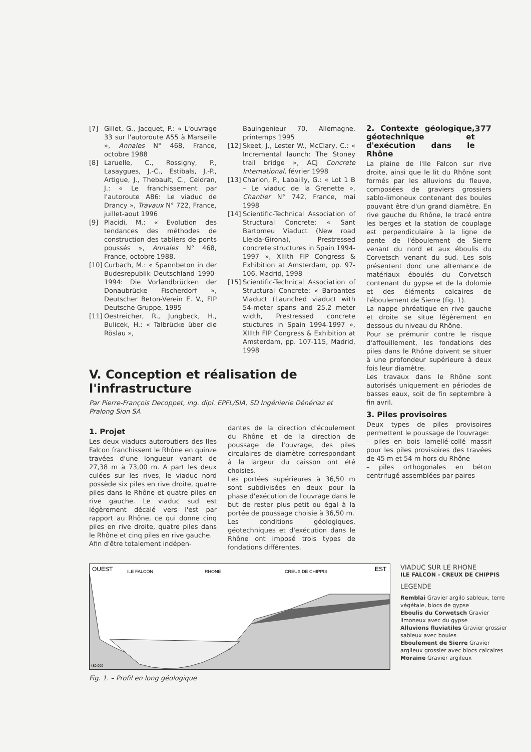[7] Gillet, G., Jacquet, P.: « L'ouvrage 33 sur l'autoroute A55 à Marseille », Annales N° 468, France, octobre 1988
[8] Laruelle, C., Rossigny, P., Lasaygues, J.-C., Estibals, J.-P., Artigue, J., Thebault, C., Celdran, J.: « Le franchissement par l'autoroute A86: Le viaduc de Drancy », Travaux N° 722, France, juillet-aout 1996
[9] Placidi, M.: « Evolution des tendances des méthodes de construction des tabliers de ponts poussés », Annales N° 468, France, octobre 1988.
[10] Curbach, M.: « Spannbeton in der Budesrepublik Deutschland 1990-1994: Die Vorlandbrücken der Donaubrücke Fischerdorf », Deutscher Beton-Verein E. V., FIP Deutsche Gruppe, 1995
[11] Oestreicher, R., Jungbeck, H., Bulicek, H.: « Talbrücke über die Röslau »,
Bauingenieur 70, Allemagne, printemps 1995
[12] Skeet, J., Lester W., McClary, C.: « Incremental launch: The Stoney trail bridge », ACJ Concrete International, février 1998
[13] Charlon, P., Labailly, G.: « Lot 1 B – Le viaduc de la Grenette », Chantier N° 742, France, mai 1998
[14] Scientific-Technical Association of Structural Concrete: « Sant Bartomeu Viaduct (New road Lleida-Girona), Prestressed concrete structures in Spain 1994-1997 », XIIIth FIP Congress & Exhibition at Amsterdam, pp. 97-106, Madrid, 1998
[15] Scientific-Technical Association of Structural Concrete: « Barbantes Viaduct (Launched viaduct with 54-meter spans and 25,2 meter width, Prestressed concrete stuctures in Spain 1994-1997 », XIIIth FIP Congress & Exhibition at Amsterdam, pp. 107-115, Madrid, 1998
V. Conception et réalisation de l'infrastructure
Par Pierre-François Decoppet, ing. dipl. EPFL/SIA, SD Ingénierie Dénériaz et Pralong Sion SA
1. Projet
Les deux viaducs autoroutiers des Iles Falcon franchissent le Rhône en quinze travées d'une longueur variant de 27,38 m à 73,00 m. A part les deux culées sur les rives, le viaduc nord possède six piles en rive droite, quatre piles dans le Rhône et quatre piles en rive gauche. Le viaduc sud est légèrement décalé vers l'est par rapport au Rhône, ce qui donne cinq piles en rive droite, quatre piles dans le Rhône et cinq piles en rive gauche.
Afin d'être totalement indépen-
dantes de la direction d'écoulement du Rhône et de la direction de poussage de l'ouvrage, des piles circulaires de diamètre correspondant à la largeur du caisson ont été choisies.
Les portées supérieures à 36,50 m sont subdivisées en deux pour la phase d'exécution de l'ouvrage dans le but de rester plus petit ou égal à la portée de poussage choisie à 36,50 m.
Les conditions géologiques, géotechniques et d'exécution dans le Rhône ont imposé trois types de fondations différentes.
2. Contexte géologique, géotechnique et d'exécution dans le Rhône
377
La plaine de l'Ile Falcon sur rive droite, ainsi que le lit du Rhône sont formés par les alluvions du fleuve, composées de graviers grossiers sablo-limoneux contenant des boules pouvant être d'un grand diamètre. En rive gauche du Rhône, le tracé entre les berges et la station de couplage est perpendiculaire à la ligne de pente de l'éboulement de Sierre venant du nord et aux éboulis du Corvetsch venant du sud. Les sols présentent donc une alternance de matériaux éboulés du Corvetsch contenant du gypse et de la dolomie et des éléments calcaires de l'éboulement de Sierre (fig. 1).
La nappe phréatique en rive gauche et droite se situe légèrement en dessous du niveau du Rhône.
Pour se prémunir contre le risque d'affouillement, les fondations des piles dans le Rhône doivent se situer à une profondeur supérieure à deux fois leur diamètre.
Les travaux dans le Rhône sont autorisés uniquement en périodes de basses eaux, soit de fin septembre à fin avril.
3. Piles provisoires
Deux types de piles provisoires permettent le poussage de l'ouvrage:
– piles en bois lamellé-collé massif pour les piles provisoires des travées de 45 m et 54 m hors du Rhône
– piles orthogonales en béton centrifugé assemblées par paires
OUEST
ILE FALCON
RHONE
CREUX DE CHIPPIS
EST
480.000
Fig. 1. – Profil en long géologique
VIADUC SUR LE RHONE
ILE FALCON - CREUX DE CHIPPIS
LEGENDE
Remblai Gravier argilo sableux, terre végétale, blocs de gypse
Eboulis du Corwetsch Gravier limoneux avec du gypse
Alluvions fluviatiles Gravier grossier sableux avec boules
Eboulement de Sierre Gravier argileux grossier avec blocs calcaires
Moraine Gravier argileux